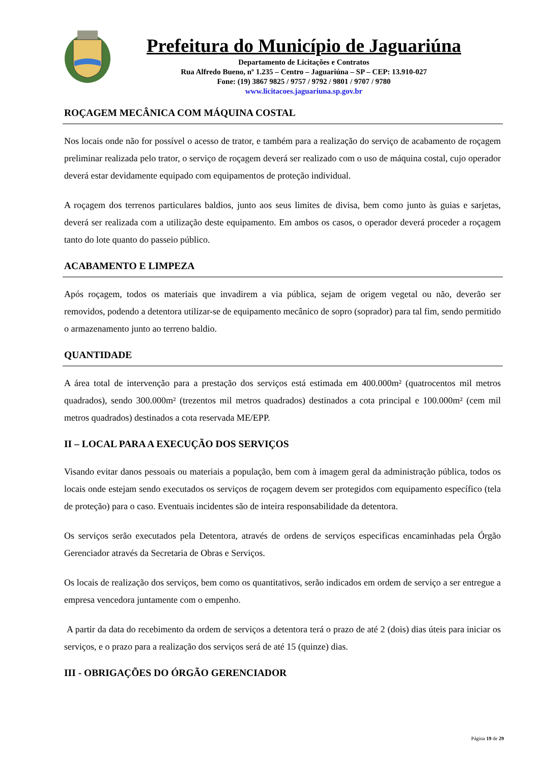Prefeitura do Município de Jaguariúna
Departamento de Licitações e Contratos
Rua Alfredo Bueno, nº 1.235 – Centro – Jaguariúna – SP – CEP: 13.910-027
Fone: (19) 3867 9825 / 9757 / 9792 / 9801 / 9707 / 9780
www.licitacoes.jaguariuna.sp.gov.br
ROÇAGEM MECÂNICA COM MÁQUINA COSTAL
Nos locais onde não for possível o acesso de trator, e também para a realização do serviço de acabamento de roçagem preliminar realizada pelo trator, o serviço de roçagem deverá ser realizado com o uso de máquina costal, cujo operador deverá estar devidamente equipado com equipamentos de proteção individual.
A roçagem dos terrenos particulares baldios, junto aos seus limites de divisa, bem como junto às guias e sarjetas, deverá ser realizada com a utilização deste equipamento. Em ambos os casos, o operador deverá proceder a roçagem tanto do lote quanto do passeio público.
ACABAMENTO E LIMPEZA
Após roçagem, todos os materiais que invadirem a via pública, sejam de origem vegetal ou não, deverão ser removidos, podendo a detentora utilizar-se de equipamento mecânico de sopro (soprador) para tal fim, sendo permitido o armazenamento junto ao terreno baldio.
QUANTIDADE
A área total de intervenção para a prestação dos serviços está estimada em 400.000m² (quatrocentos mil metros quadrados), sendo 300.000m² (trezentos mil metros quadrados) destinados a cota principal e 100.000m² (cem mil metros quadrados) destinados a cota reservada ME/EPP.
II – LOCAL PARA A EXECUÇÃO DOS SERVIÇOS
Visando evitar danos pessoais ou materiais a população, bem com à imagem geral da administração pública, todos os locais onde estejam sendo executados os serviços de roçagem devem ser protegidos com equipamento específico (tela de proteção) para o caso. Eventuais incidentes são de inteira responsabilidade da detentora.
Os serviços serão executados pela Detentora, através de ordens de serviços especificas encaminhadas pela Órgão Gerenciador através da Secretaria de Obras e Serviços.
Os locais de realização dos serviços, bem como os quantitativos, serão indicados em ordem de serviço a ser entregue a empresa vencedora juntamente com o empenho.
A partir da data do recebimento da ordem de serviços a detentora terá o prazo de até 2 (dois) dias úteis para iniciar os serviços, e o prazo para a realização dos serviços será de até 15 (quinze) dias.
III - OBRIGAÇÕES DO ÓRGÃO GERENCIADOR
Página 19 de 29